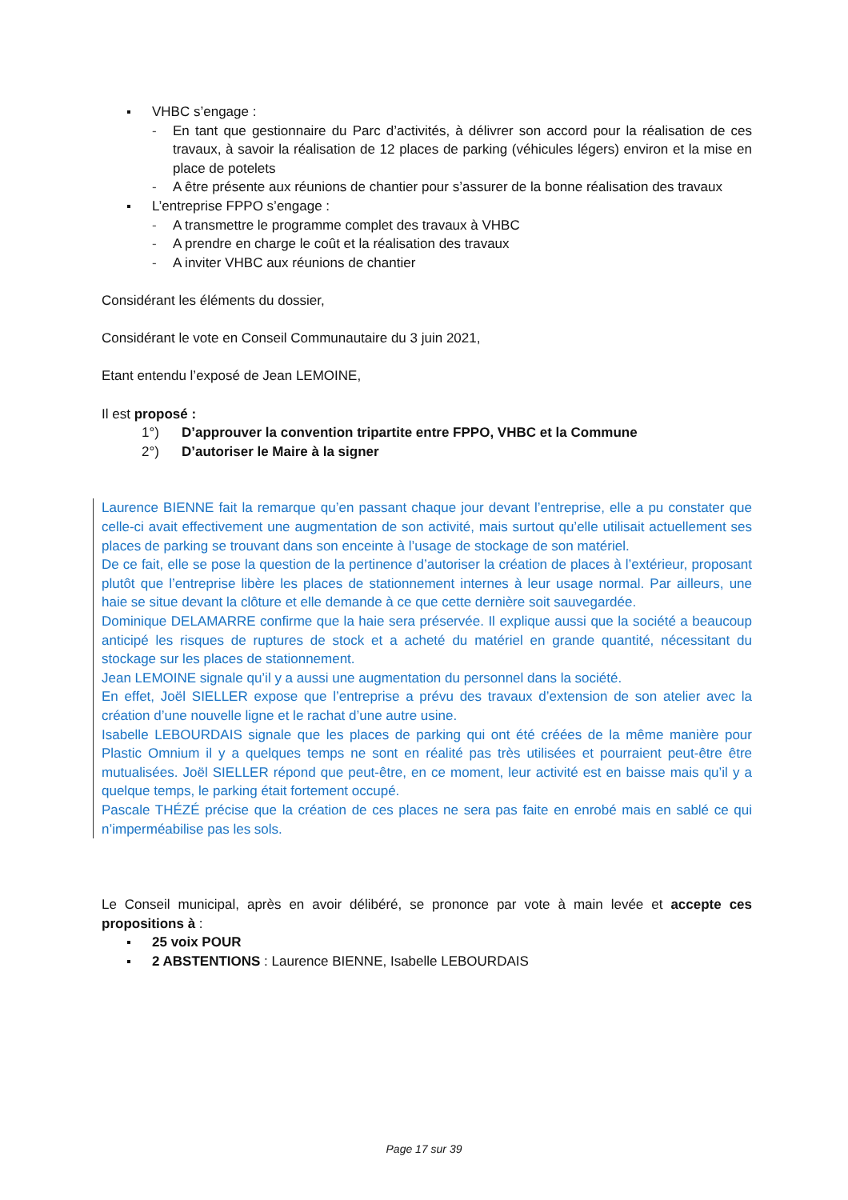VHBC s’engage :
- En tant que gestionnaire du Parc d’activités, à délivrer son accord pour la réalisation de ces travaux, à savoir la réalisation de 12 places de parking (véhicules légers) environ et la mise en place de potelets
- A être présente aux réunions de chantier pour s’assurer de la bonne réalisation des travaux
L’entreprise FPPO s’engage :
- A transmettre le programme complet des travaux à VHBC
- A prendre en charge le coût et la réalisation des travaux
- A inviter VHBC aux réunions de chantier
Considérant les éléments du dossier,
Considérant le vote en Conseil Communautaire du 3 juin 2021,
Etant entendu l’exposé de Jean LEMOINE,
Il est proposé :
1°) D’approuver la convention tripartite entre FPPO, VHBC et la Commune
2°) D’autoriser le Maire à la signer
Laurence BIENNE fait la remarque qu’en passant chaque jour devant l’entreprise, elle a pu constater que celle-ci avait effectivement une augmentation de son activité, mais surtout qu’elle utilisait actuellement ses places de parking se trouvant dans son enceinte à l’usage de stockage de son matériel.
De ce fait, elle se pose la question de la pertinence d’autoriser la création de places à l’extérieur, proposant plutôt que l’entreprise libère les places de stationnement internes à leur usage normal. Par ailleurs, une haie se situe devant la clôture et elle demande à ce que cette dernière soit sauvegardée.
Dominique DELAMARRE confirme que la haie sera préservée. Il explique aussi que la société a beaucoup anticipé les risques de ruptures de stock et a acheté du matériel en grande quantité, nécessitant du stockage sur les places de stationnement.
Jean LEMOINE signale qu’il y a aussi une augmentation du personnel dans la société.
En effet, Joël SIELLER expose que l’entreprise a prévu des travaux d’extension de son atelier avec la création d’une nouvelle ligne et le rachat d’une autre usine.
Isabelle LEBOURDAIS signale que les places de parking qui ont été créées de la même manière pour Plastic Omnium il y a quelques temps ne sont en réalité pas très utilisées et pourraient peut-être être mutualisées. Joël SIELLER répond que peut-être, en ce moment, leur activité est en baisse mais qu’il y a quelque temps, le parking était fortement occupé.
Pascale THÉZÉ précise que la création de ces places ne sera pas faite en enrobé mais en sablé ce qui n’imperméabilise pas les sols.
Le Conseil municipal, après en avoir délibéré, se prononce par vote à main levée et accepte ces propositions à :
25 voix POUR
2 ABSTENTIONS : Laurence BIENNE, Isabelle LEBOURDAIS
Page 17 sur 39